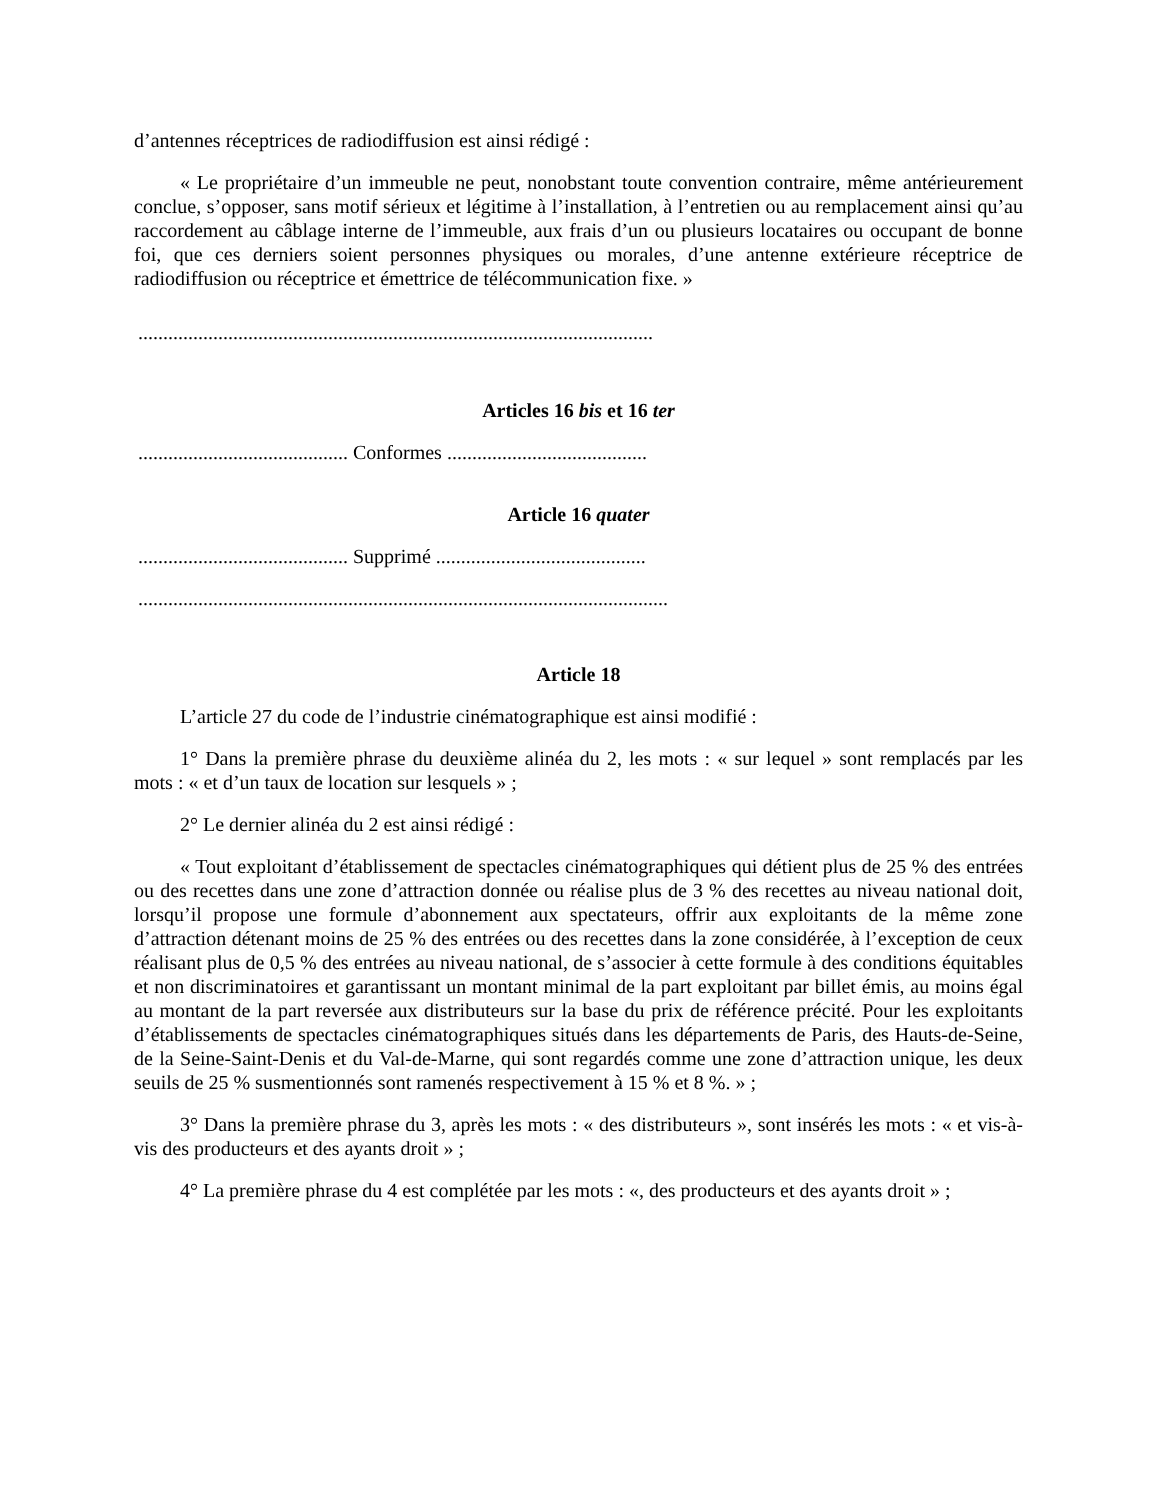d’antennes réceptrices de radiodiffusion est ainsi rédigé :
« Le propriétaire d’un immeuble ne peut, nonobstant toute convention contraire, même antérieurement conclue, s’opposer, sans motif sérieux et légitime à l’installation, à l’entretien ou au remplacement ainsi qu’au raccordement au câblage interne de l’immeuble, aux frais d’un ou plusieurs locataires ou occupant de bonne foi, que ces derniers soient personnes physiques ou morales, d’une antenne extérieure réceptrice de radiodiffusion ou réceptrice et émettrice de télécommunication fixe. »
.......................................................................................................
Articles 16 bis et 16 ter
.......................................... Conformes ........................................
Article 16 quater
.......................................... Supprimé ..........................................
..........................................................................................................
Article 18
L’article 27 du code de l’industrie cinématographique est ainsi modifié :
1° Dans la première phrase du deuxième alinéa du 2, les mots : « sur lequel » sont remplacés par les mots : « et d’un taux de location sur lesquels » ;
2° Le dernier alinéa du 2 est ainsi rédigé :
« Tout exploitant d’établissement de spectacles cinématographiques qui détient plus de 25 % des entrées ou des recettes dans une zone d’attraction donnée ou réalise plus de 3 % des recettes au niveau national doit, lorsqu’il propose une formule d’abonnement aux spectateurs, offrir aux exploitants de la même zone d’attraction détenant moins de 25 % des entrées ou des recettes dans la zone considérée, à l’exception de ceux réalisant plus de 0,5 % des entrées au niveau national, de s’associer à cette formule à des conditions équitables et non discriminatoires et garantissant un montant minimal de la part exploitant par billet émis, au moins égal au montant de la part reversée aux distributeurs sur la base du prix de référence précité. Pour les exploitants d’établissements de spectacles cinématographiques situés dans les départements de Paris, des Hauts-de-Seine, de la Seine-Saint-Denis et du Val-de-Marne, qui sont regardés comme une zone d’attraction unique, les deux seuils de 25 % susmentionnés sont ramenés respectivement à 15 % et 8 %. » ;
3° Dans la première phrase du 3, après les mots : « des distributeurs », sont insérés les mots : « et vis-à-vis des producteurs et des ayants droit » ;
4° La première phrase du 4 est complétée par les mots : «, des producteurs et des ayants droit » ;